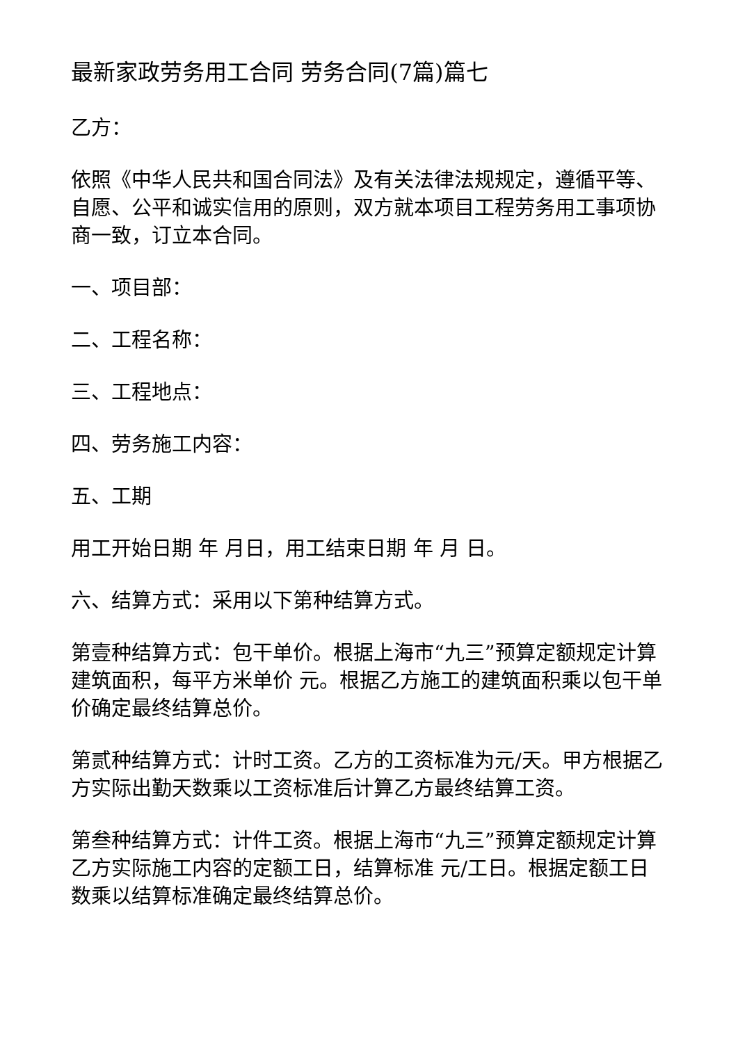最新家政劳务用工合同 劳务合同(7篇)篇七
乙方：
依照《中华人民共和国合同法》及有关法律法规规定，遵循平等、自愿、公平和诚实信用的原则，双方就本项目工程劳务用工事项协商一致，订立本合同。
一、项目部：
二、工程名称：
三、工程地点：
四、劳务施工内容：
五、工期
用工开始日期 年 月日，用工结束日期 年 月 日。
六、结算方式：采用以下第种结算方式。
第壹种结算方式：包干单价。根据上海市“九三”预算定额规定计算建筑面积，每平方米单价 元。根据乙方施工的建筑面积乘以包干单价确定最终结算总价。
第贰种结算方式：计时工资。乙方的工资标准为元/天。甲方根据乙方实际出勤天数乘以工资标准后计算乙方最终结算工资。
第叁种结算方式：计件工资。根据上海市“九三”预算定额规定计算乙方实际施工内容的定额工日，结算标准 元/工日。根据定额工日数乘以结算标准确定最终结算总价。